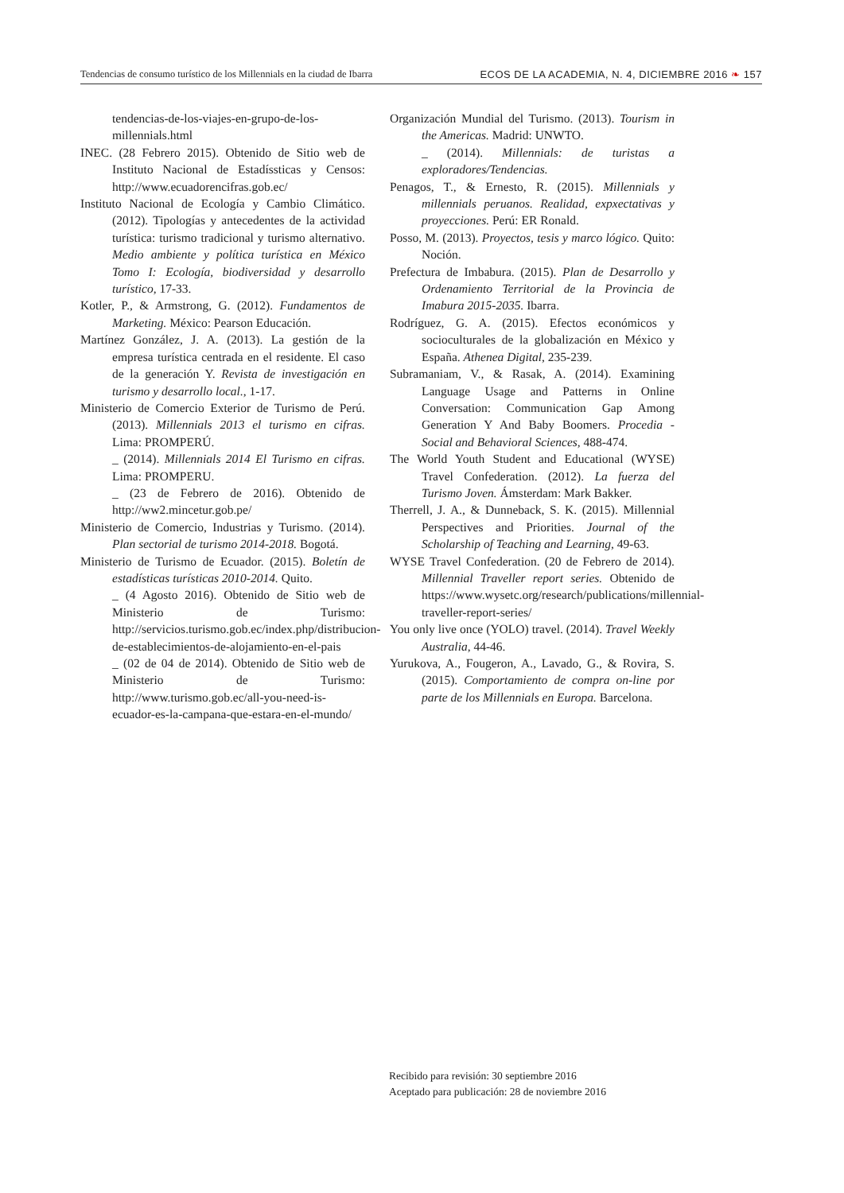Tendencias de consumo turístico de los Millennials en la ciudad de Ibarra
ECOS DE LA ACADEMIA, N. 4, DICIEMBRE 2016 ❧ 157
tendencias-de-los-viajes-en-grupo-de-los-millennials.html
INEC. (28 Febrero 2015). Obtenido de Sitio web de Instituto Nacional de Estadíssticas y Censos: http://www.ecuadorencifras.gob.ec/
Instituto Nacional de Ecología y Cambio Climático. (2012). Tipologías y antecedentes de la actividad turística: turismo tradicional y turismo alternativo. Medio ambiente y política turística en México Tomo I: Ecología, biodiversidad y desarrollo turístico, 17-33.
Kotler, P., & Armstrong, G. (2012). Fundamentos de Marketing. México: Pearson Educación.
Martínez González, J. A. (2013). La gestión de la empresa turística centrada en el residente. El caso de la generación Y. Revista de investigación en turismo y desarrollo local., 1-17.
Ministerio de Comercio Exterior de Turismo de Perú. (2013). Millennials 2013 el turismo en cifras. Lima: PROMPERÚ.
_ (2014). Millennials 2014 El Turismo en cifras. Lima: PROMPERU.
_ (23 de Febrero de 2016). Obtenido de http://ww2.mincetur.gob.pe/
Ministerio de Comercio, Industrias y Turismo. (2014). Plan sectorial de turismo 2014-2018. Bogotá.
Ministerio de Turismo de Ecuador. (2015). Boletín de estadísticas turísticas 2010-2014. Quito.
_ (4 Agosto 2016). Obtenido de Sitio web de Ministerio de Turismo: http://servicios.turismo.gob.ec/index.php/distribucion-de-establecimientos-de-alojamiento-en-el-pais
_ (02 de 04 de 2014). Obtenido de Sitio web de Ministerio de Turismo: http://www.turismo.gob.ec/all-you-need-is-ecuador-es-la-campana-que-estara-en-el-mundo/
Organización Mundial del Turismo. (2013). Tourism in the Americas. Madrid: UNWTO.
_ (2014). Millennials: de turistas a exploradores/Tendencias.
Penagos, T., & Ernesto, R. (2015). Millennials y millennials peruanos. Realidad, expxectativas y proyecciones. Perú: ER Ronald.
Posso, M. (2013). Proyectos, tesis y marco lógico. Quito: Noción.
Prefectura de Imbabura. (2015). Plan de Desarrollo y Ordenamiento Territorial de la Provincia de Imabura 2015-2035. Ibarra.
Rodríguez, G. A. (2015). Efectos económicos y socioculturales de la globalización en México y España. Athenea Digital, 235-239.
Subramaniam, V., & Rasak, A. (2014). Examining Language Usage and Patterns in Online Conversation: Communication Gap Among Generation Y And Baby Boomers. Procedia - Social and Behavioral Sciences, 488-474.
The World Youth Student and Educational (WYSE) Travel Confederation. (2012). La fuerza del Turismo Joven. Ámsterdam: Mark Bakker.
Therrell, J. A., & Dunneback, S. K. (2015). Millennial Perspectives and Priorities. Journal of the Scholarship of Teaching and Learning, 49-63.
WYSE Travel Confederation. (20 de Febrero de 2014). Millennial Traveller report series. Obtenido de https://www.wysetc.org/research/publications/millennial-traveller-report-series/
You only live once (YOLO) travel. (2014). Travel Weekly Australia, 44-46.
Yurukova, A., Fougeron, A., Lavado, G., & Rovira, S. (2015). Comportamiento de compra on-line por parte de los Millennials en Europa. Barcelona.
Recibido para revisión: 30 septiembre 2016
Aceptado para publicación: 28 de noviembre 2016